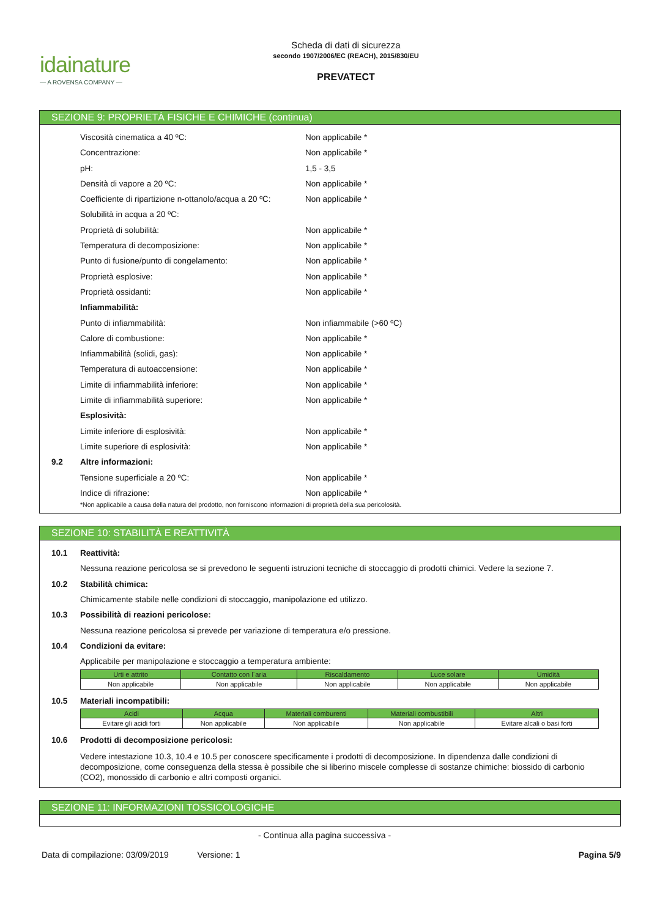idainature
— A ROVENSA COMPANY —
Scheda di dati di sicurezza
secondo 1907/2006/EC (REACH), 2015/830/EU
PREVATECT
SEZIONE 9: PROPRIETÀ FISICHE E CHIMICHE (continua)
Viscosità cinematica a 40 ºC: Non applicabile *
Concentrazione: Non applicabile *
pH: 1,5 - 3,5
Densità di vapore a 20 ºC: Non applicabile *
Coefficiente di ripartizione n-ottanolo/acqua a 20 ºC:
Non applicabile *
Solubilità in acqua a 20 ºC:
Proprietà di solubilità: Non applicabile *
Temperatura di decomposizione: Non applicabile *
Punto di fusione/punto di congelamento: Non applicabile *
Proprietà esplosive: Non applicabile *
Proprietà ossidanti: Non applicabile *
Infiammabilità:
Punto di infiammabilità: Non infiammabile (>60 ºC)
Calore di combustione: Non applicabile *
Infiammabilità (solidi, gas): Non applicabile *
Temperatura di autoaccensione: Non applicabile *
Limite di infiammabilità inferiore: Non applicabile *
Limite di infiammabilità superiore: Non applicabile *
Esplosività:
Limite inferiore di esplosività: Non applicabile *
Limite superiore di esplosività: Non applicabile *
9.2 Altre informazioni:
Tensione superficiale a 20 ºC: Non applicabile *
Indice di rifrazione: Non applicabile *
*Non applicabile a causa della natura del prodotto, non forniscono informazioni di proprietà della sua pericolosità.
SEZIONE 10: STABILITÀ E REATTIVITÀ
10.1 Reattività:
Nessuna reazione pericolosa se si prevedono le seguenti istruzioni tecniche di stoccaggio di prodotti chimici. Vedere la sezione 7.
10.2 Stabilità chimica:
Chimicamente stabile nelle condizioni di stoccaggio, manipolazione ed utilizzo.
10.3 Possibilità di reazioni pericolose:
Nessuna reazione pericolosa si prevede per variazione di temperatura e/o pressione.
10.4 Condizioni da evitare:
Applicabile per manipolazione e stoccaggio a temperatura ambiente:
| Urti e attrito | Contatto con l´aria | Riscaldamento | Luce solare | Umidità |
| --- | --- | --- | --- | --- |
| Non applicabile | Non applicabile | Non applicabile | Non applicabile | Non applicabile |
10.5 Materiali incompatibili:
| Acidi | Acqua | Materiali comburenti | Materiali combustibili | Altri |
| --- | --- | --- | --- | --- |
| Evitare gli acidi forti | Non applicabile | Non applicabile | Non applicabile | Evitare alcali o basi forti |
10.6 Prodotti di decomposizione pericolosi:
Vedere intestazione 10.3, 10.4 e 10.5 per conoscere specificamente i prodotti di decomposizione. In dipendenza dalle condizioni di decomposizione, come conseguenza della stessa è possibile che si liberino miscele complesse di sostanze chimiche: biossido di carbonio (CO2), monossido di carbonio e altri composti organici.
SEZIONE 11: INFORMAZIONI TOSSICOLOGICHE
- Continua alla pagina successiva -
Data di compilazione: 03/09/2019 Versione: 1
Pagina 5/9